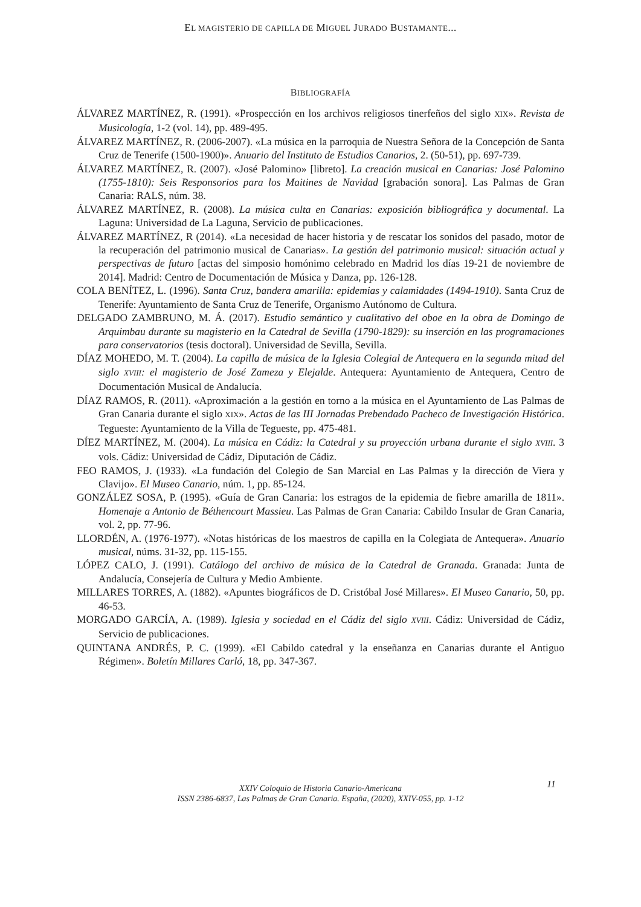EL MAGISTERIO DE CAPILLA DE MIGUEL JURADO BUSTAMANTE...
BIBLIOGRAFÍA
ÁLVAREZ MARTÍNEZ, R. (1991). «Prospección en los archivos religiosos tinerfeños del siglo XIX». Revista de Musicología, 1-2 (vol. 14), pp. 489-495.
ÁLVAREZ MARTÍNEZ, R. (2006-2007). «La música en la parroquia de Nuestra Señora de la Concepción de Santa Cruz de Tenerife (1500-1900)». Anuario del Instituto de Estudios Canarios, 2. (50-51), pp. 697-739.
ÁLVAREZ MARTÍNEZ, R. (2007). «José Palomino» [libreto]. La creación musical en Canarias: José Palomino (1755-1810): Seis Responsorios para los Maitines de Navidad [grabación sonora]. Las Palmas de Gran Canaria: RALS, núm. 38.
ÁLVAREZ MARTÍNEZ, R. (2008). La música culta en Canarias: exposición bibliográfica y documental. La Laguna: Universidad de La Laguna, Servicio de publicaciones.
ÁLVAREZ MARTÍNEZ, R (2014). «La necesidad de hacer historia y de rescatar los sonidos del pasado, motor de la recuperación del patrimonio musical de Canarias». La gestión del patrimonio musical: situación actual y perspectivas de futuro [actas del simposio homónimo celebrado en Madrid los días 19-21 de noviembre de 2014]. Madrid: Centro de Documentación de Música y Danza, pp. 126-128.
COLA BENÍTEZ, L. (1996). Santa Cruz, bandera amarilla: epidemias y calamidades (1494-1910). Santa Cruz de Tenerife: Ayuntamiento de Santa Cruz de Tenerife, Organismo Autónomo de Cultura.
DELGADO ZAMBRUNO, M. Á. (2017). Estudio semántico y cualitativo del oboe en la obra de Domingo de Arquimbau durante su magisterio en la Catedral de Sevilla (1790-1829): su inserción en las programaciones para conservatorios (tesis doctoral). Universidad de Sevilla, Sevilla.
DÍAZ MOHEDO, M. T. (2004). La capilla de música de la Iglesia Colegial de Antequera en la segunda mitad del siglo XVIII: el magisterio de José Zameza y Elejalde. Antequera: Ayuntamiento de Antequera, Centro de Documentación Musical de Andalucía.
DÍAZ RAMOS, R. (2011). «Aproximación a la gestión en torno a la música en el Ayuntamiento de Las Palmas de Gran Canaria durante el siglo XIX». Actas de las III Jornadas Prebendado Pacheco de Investigación Histórica. Tegueste: Ayuntamiento de la Villa de Tegueste, pp. 475-481.
DÍEZ MARTÍNEZ, M. (2004). La música en Cádiz: la Catedral y su proyección urbana durante el siglo XVIII. 3 vols. Cádiz: Universidad de Cádiz, Diputación de Cádiz.
FEO RAMOS, J. (1933). «La fundación del Colegio de San Marcial en Las Palmas y la dirección de Viera y Clavijo». El Museo Canario, núm. 1, pp. 85-124.
GONZÁLEZ SOSA, P. (1995). «Guía de Gran Canaria: los estragos de la epidemia de fiebre amarilla de 1811». Homenaje a Antonio de Béthencourt Massieu. Las Palmas de Gran Canaria: Cabildo Insular de Gran Canaria, vol. 2, pp. 77-96.
LLORDÉN, A. (1976-1977). «Notas históricas de los maestros de capilla en la Colegiata de Antequera». Anuario musical, núms. 31-32, pp. 115-155.
LÓPEZ CALO, J. (1991). Catálogo del archivo de música de la Catedral de Granada. Granada: Junta de Andalucía, Consejería de Cultura y Medio Ambiente.
MILLARES TORRES, A. (1882). «Apuntes biográficos de D. Cristóbal José Millares». El Museo Canario, 50, pp. 46-53.
MORGADO GARCÍA, A. (1989). Iglesia y sociedad en el Cádiz del siglo XVIII. Cádiz: Universidad de Cádiz, Servicio de publicaciones.
QUINTANA ANDRÉS, P. C. (1999). «El Cabildo catedral y la enseñanza en Canarias durante el Antiguo Régimen». Boletín Millares Carló, 18, pp. 347-367.
11
XXIV Coloquio de Historia Canario-Americana
ISSN 2386-6837, Las Palmas de Gran Canaria. España, (2020), XXIV-055, pp. 1-12